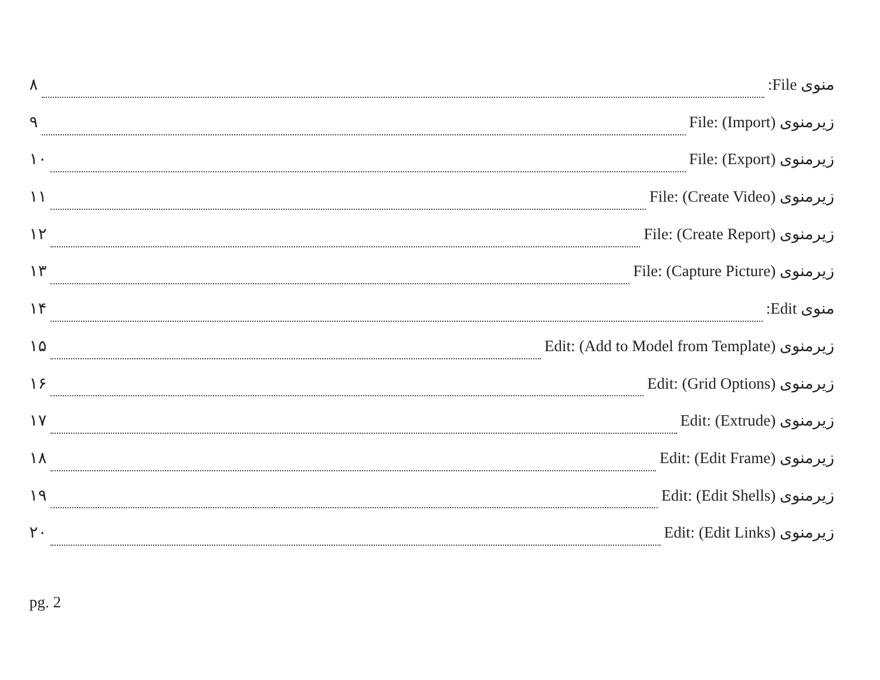منوی File: ۸
زیرمنوی File: (Import) ۹
زیرمنوی File: (Export) ۱۰
زیرمنوی File: (Create Video) ۱۱
زیرمنوی File: (Create Report) ۱۲
زیرمنوی File: (Capture Picture) ۱۳
منوی Edit: ۱۴
زیرمنوی Edit: (Add to Model from Template) ۱۵
زیرمنوی Edit: (Grid Options) ۱۶
زیرمنوی Edit: (Extrude) ۱۷
زیرمنوی Edit: (Edit Frame) ۱۸
زیرمنوی Edit: (Edit Shells) ۱۹
زیرمنوی Edit: (Edit Links) ۲۰
pg. 2